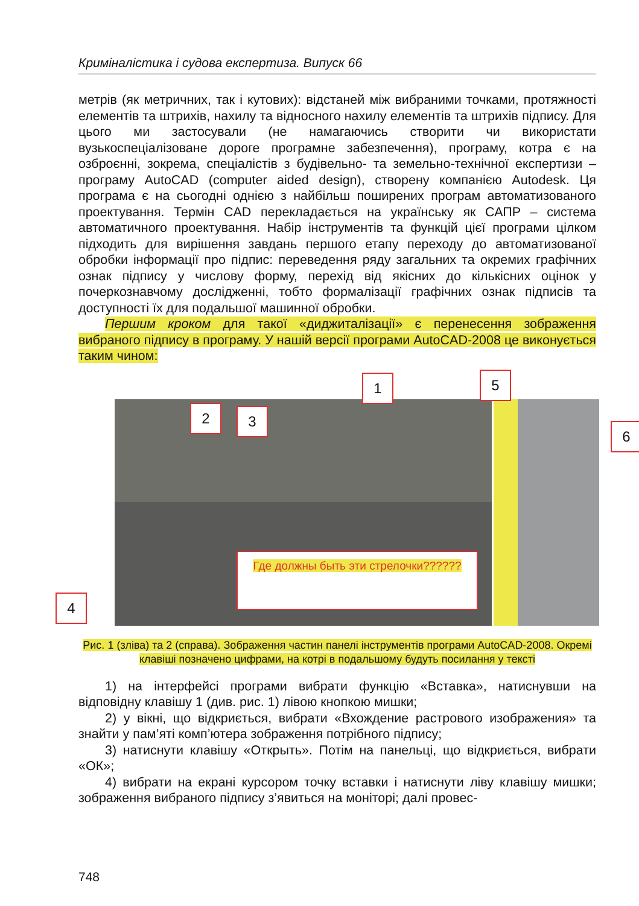Криміналістика і судова експертиза. Випуск 66
метрів (як метричних, так і кутових): відстаней між вибраними точками, протяжності елементів та штрихів, нахилу та відносного нахилу елементів та штрихів підпису. Для цього ми застосували (не намагаючись створити чи використати вузькоспеціалізоване дороге програмне забезпечення), програму, котра є на озброєнні, зокрема, спеціалістів з будівельно- та земельно-технічної експертизи – програму AutoCAD (computer aided design), створену компанією Autodesk. Ця програма є на сьогодні однією з найбільш поширених програм автоматизованого проектування. Термін CAD перекладається на українську як САПР – система автоматичного проектування. Набір інструментів та функцій цієї програми цілком підходить для вирішення завдань першого етапу переходу до автоматизованої обробки інформації про підпис: переведення ряду загальних та окремих графічних ознак підпису у числову форму, перехід від якісних до кількісних оцінок у почеркознавчому дослідженні, тобто формалізації графічних ознак підписів та доступності їх для подальшої машинної обробки.
Першим кроком для такої «диджиталізації» є перенесення зображення вибраного підпису в програму. У нашій версії програми AutoCAD-2008 це виконується таким чином:
1
2 3
4
5
6
Где должны быть эти стрелочки??????
Рис. 1 (зліва) та 2 (справа). Зображення частин панелі інструментів програми AutoCAD-2008. Окремі клавіші позначено цифрами, на котрі в подальшому будуть посилання у тексті
1) на інтерфейсі програми вибрати функцію «Вставка», натиснувши на відповідну клавішу 1 (див. рис. 1) лівою кнопкою мишки;
2) у вікні, що відкриється, вибрати «Вхождение растрового изображения» та знайти у пам’яті комп’ютера зображення потрібного підпису;
3) натиснути клавішу «Открыть». Потім на панельці, що відкриється, вибрати «ОК»;
4) вибрати на екрані курсором точку вставки і натиснути ліву клавішу мишки; зображення вибраного підпису з’явиться на моніторі; далі провес-
748